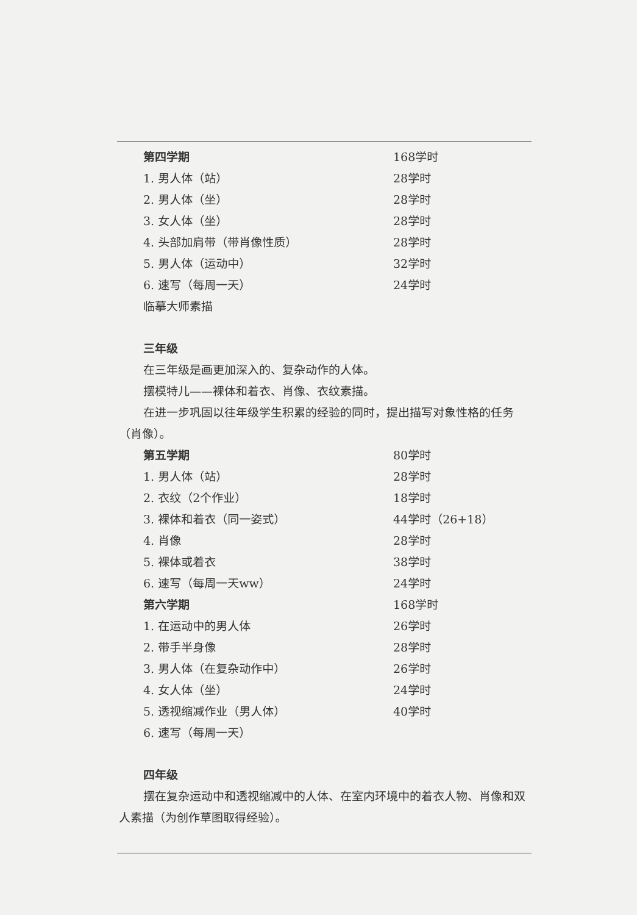第四学期 168学时
1. 男人体（站） 28学时
2. 男人体（坐） 28学时
3. 女人体（坐） 28学时
4. 头部加肩带（带肖像性质） 28学时
5. 男人体（运动中） 32学时
6. 速写（每周一天） 24学时
临摹大师素描
三年级
在三年级是画更加深入的、复杂动作的人体。
摆模特儿——裸体和着衣、肖像、衣纹素描。
在进一步巩固以往年级学生积累的经验的同时，提出描写对象性格的任务（肖像）。
第五学期 80学时
1. 男人体（站） 28学时
2. 衣纹（2个作业） 18学时
3. 裸体和着衣（同一姿式） 44学时（26+18）
4. 肖像 28学时
5. 裸体或着衣 38学时
6. 速写（每周一天ww） 24学时
第六学期 168学时
1. 在运动中的男人体 26学时
2. 带手半身像 28学时
3. 男人体（在复杂动作中） 26学时
4. 女人体（坐） 24学时
5. 透视缩减作业（男人体） 40学时
6. 速写（每周一天）
四年级
摆在复杂运动中和透视缩减中的人体、在室内环境中的着衣人物、肖像和双人素描（为创作草图取得经验）。